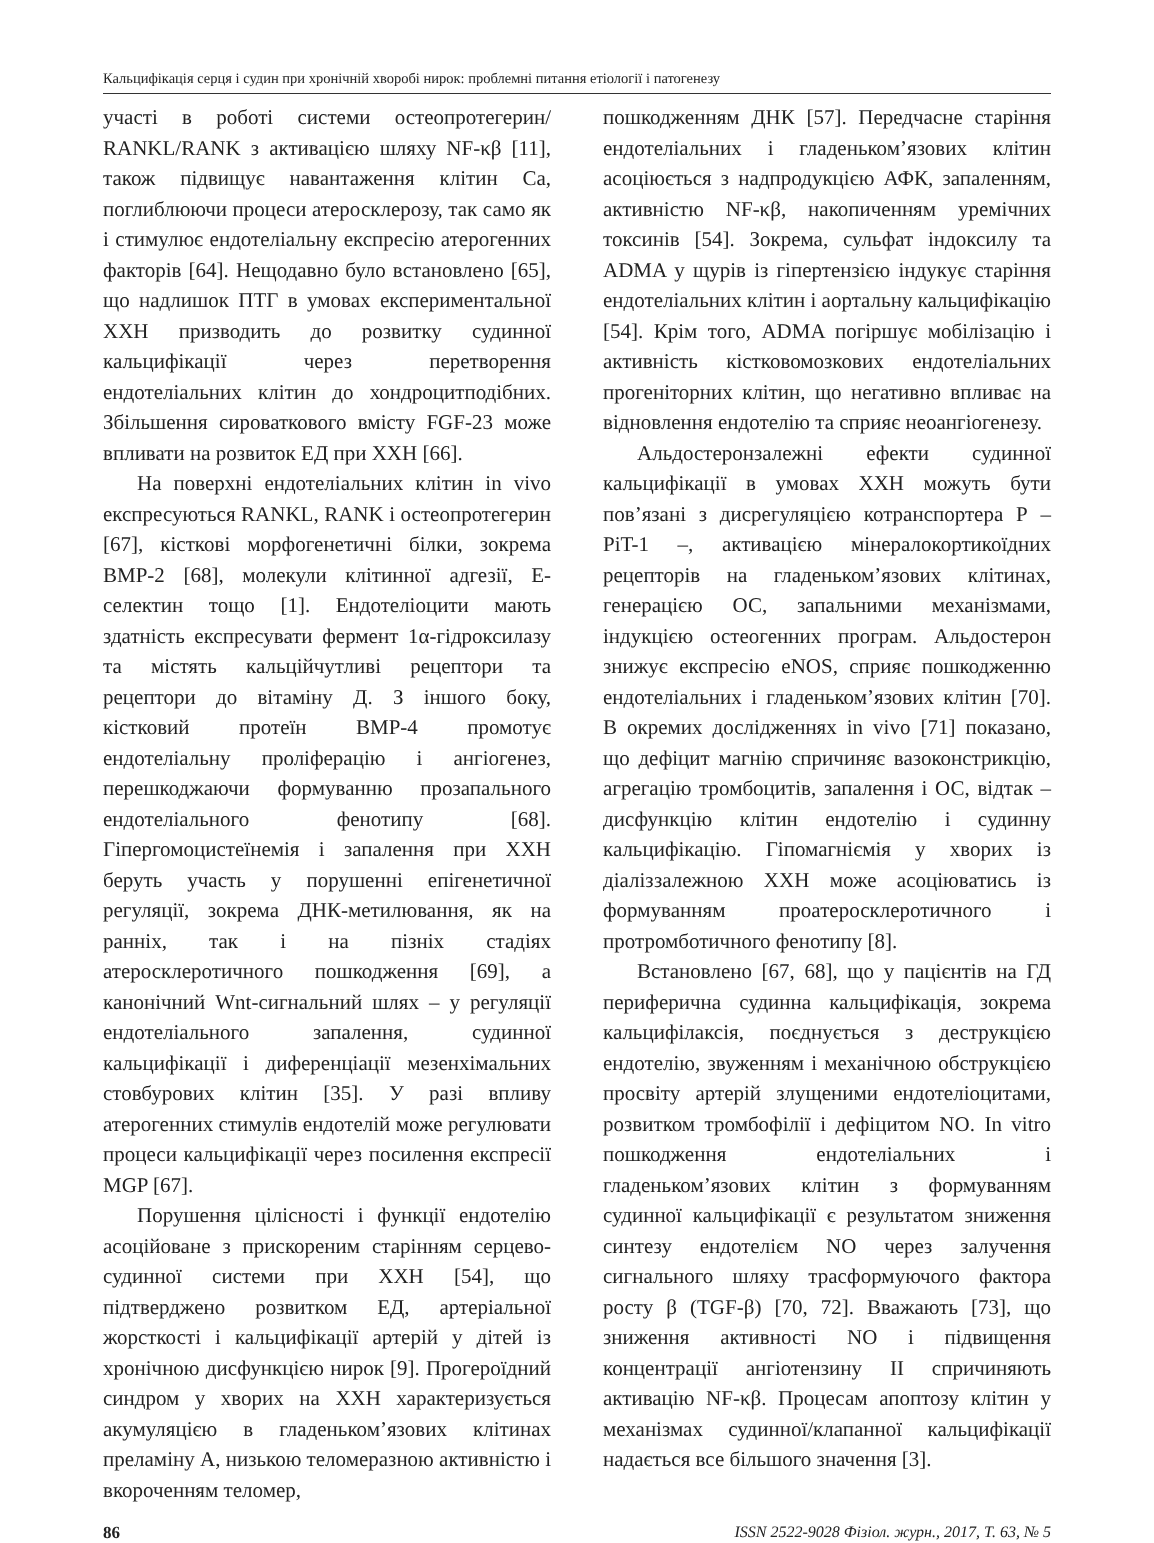Кальцифікація серця і судин при хронічній хворобі нирок: проблемні питання етіології і патогенезу
участі в роботі системи остеопротегерин/ RANKL/RANK з активацією шляху NF-κβ [11], також підвищує навантаження клітин Са, поглиблюючи процеси атеросклерозу, так само як і стимулює ендотеліальну експресію атерогенних факторів [64]. Нещодавно було встановлено [65], що надлишок ПТГ в умовах експериментальної ХХН призводить до розвитку судинної кальцифікації через перетворення ендотеліальних клітин до хондроцитподібних. Збільшення сироваткового вмісту FGF-23 може впливати на розвиток ЕД при ХХН [66].
На поверхні ендотеліальних клітин in vivo експресуються RANKL, RANK і остеопротегерин [67], кісткові морфогенетичні білки, зокрема BMP-2 [68], молекули клітинної адгезії, Е-селектин тощо [1]. Ендотеліоцити мають здатність експресувати фермент 1α-гідроксилазу та містять кальційчутливі рецептори та рецептори до вітаміну Д. З іншого боку, кістковий протеїн BMP-4 промотує ендотеліальну проліферацію і ангіогенез, перешкоджаючи формуванню прозапального ендотеліального фенотипу [68]. Гіпергомоцистеїнемія і запалення при ХХН беруть участь у порушенні епігенетичної регуляції, зокрема ДНК-метилювання, як на ранніх, так і на пізніх стадіях атеросклеротичного пошкодження [69], а канонічний Wnt-сигнальний шлях – у регуляції ендотеліального запалення, судинної кальцифікації і диференціації мезенхімальних стовбурових клітин [35]. У разі впливу атерогенних стимулів ендотелій може регулювати процеси кальцифікації через посилення експресії MGP [67].
Порушення цілісності і функції ендотелію асоційоване з прискореним старінням серцево-судинної системи при ХХН [54], що підтверджено розвитком ЕД, артеріальної жорсткості і кальцифікації артерій у дітей із хронічною дисфункцією нирок [9]. Прогероїдний синдром у хворих на ХХН характеризується акумуляцією в гладеньком’язових клітинах преламіну А, низькою теломеразною активністю і вкороченням теломер,
пошкодженням ДНК [57]. Передчасне старіння ендотеліальних і гладеньком’язових клітин асоціюється з надпродукцією АФК, запаленням, активністю NF-κβ, накопиченням уремічних токсинів [54]. Зокрема, сульфат індоксилу та ADMA у щурів із гіпертензією індукує старіння ендотеліальних клітин і аортальну кальцифікацію [54]. Крім того, ADMA погіршує мобілізацію і активність кістковомозкових ендотеліальних прогеніторних клітин, що негативно впливає на відновлення ендотелію та сприяє неоангіогенезу.
Альдостеронзалежні ефекти судинної кальцифікації в умовах ХХН можуть бути пов’язані з дисрегуляцією котранспортера Р – PiT-1 –, активацією мінералокортикоїдних рецепторів на гладеньком’язових клітинах, генерацією ОС, запальними механізмами, індукцією остеогенних програм. Альдостерон знижує експресію eNOS, сприяє пошкодженню ендотеліальних і гладеньком’язових клітин [70]. В окремих дослідженнях in vivo [71] показано, що дефіцит магнію спричиняє вазоконстрикцію, агрегацію тромбоцитів, запалення і ОС, відтак – дисфункцію клітин ендотелію і судинну кальцифікацію. Гіпомагніємія у хворих із діаліззалежною ХХН може асоціюватись із формуванням проатеросклеротичного і протромботичного фенотипу [8].
Встановлено [67, 68], що у пацієнтів на ГД периферична судинна кальцифікація, зокрема кальцифілаксія, поєднується з деструкцією ендотелію, звуженням і механічною обструкцією просвіту артерій злущеними ендотеліоцитами, розвитком тромбофілії і дефіцитом NO. In vitro пошкодження ендотеліальних і гладеньком’язових клітин з формуванням судинної кальцифікації є результатом зниження синтезу ендотелієм NO через залучення сигнального шляху трасформуючого фактора росту β (TGF-β) [70, 72]. Вважають [73], що зниження активності NO і підвищення концентрації ангіотензину ІІ спричиняють активацію NF-κβ. Процесам апоптозу клітин у механізмах судинної/клапанної кальцифікації надається все більшого значення [3].
86 ISSN 2522-9028 Фізіол. журн., 2017, Т. 63, № 5